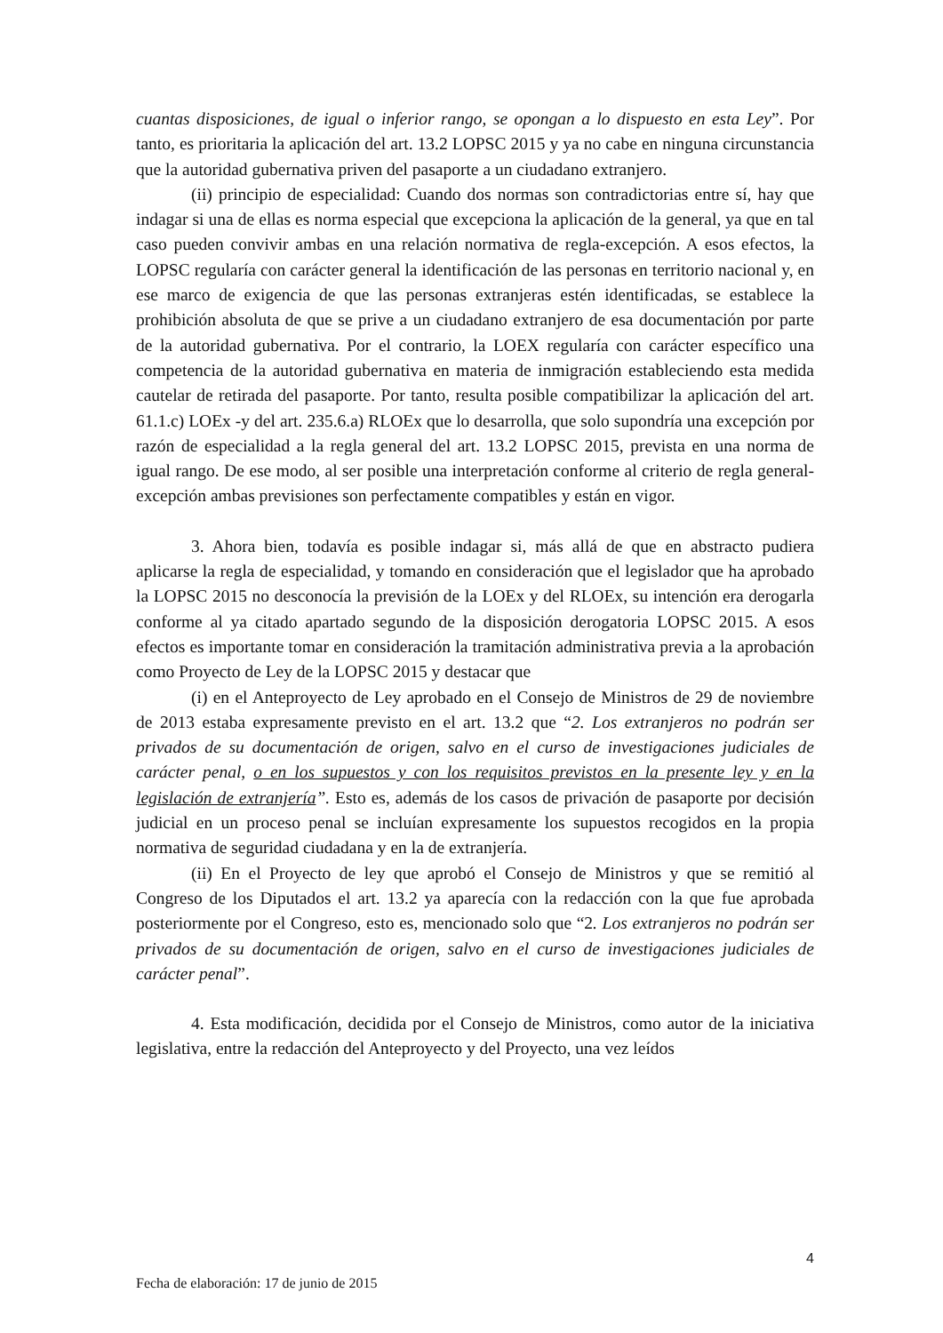cuantas disposiciones, de igual o inferior rango, se opongan a lo dispuesto en esta Ley”. Por tanto, es prioritaria la aplicación del art. 13.2 LOPSC 2015 y ya no cabe en ninguna circunstancia que la autoridad gubernativa priven del pasaporte a un ciudadano extranjero.
(ii) principio de especialidad: Cuando dos normas son contradictorias entre sí, hay que indagar si una de ellas es norma especial que excepciona la aplicación de la general, ya que en tal caso pueden convivir ambas en una relación normativa de regla-excepción. A esos efectos, la LOPSC regularía con carácter general la identificación de las personas en territorio nacional y, en ese marco de exigencia de que las personas extranjeras estén identificadas, se establece la prohibición absoluta de que se prive a un ciudadano extranjero de esa documentación por parte de la autoridad gubernativa. Por el contrario, la LOEX regularía con carácter específico una competencia de la autoridad gubernativa en materia de inmigración estableciendo esta medida cautelar de retirada del pasaporte. Por tanto, resulta posible compatibilizar la aplicación del art. 61.1.c) LOEx -y del art. 235.6.a) RLOEx que lo desarrolla, que solo supondría una excepción por razón de especialidad a la regla general del art. 13.2 LOPSC 2015, prevista en una norma de igual rango. De ese modo, al ser posible una interpretación conforme al criterio de regla general-excepción ambas previsiones son perfectamente compatibles y están en vigor.
3. Ahora bien, todavía es posible indagar si, más allá de que en abstracto pudiera aplicarse la regla de especialidad, y tomando en consideración que el legislador que ha aprobado la LOPSC 2015 no desconocía la previsión de la LOEx y del RLOEx, su intención era derogarla conforme al ya citado apartado segundo de la disposición derogatoria LOPSC 2015. A esos efectos es importante tomar en consideración la tramitación administrativa previa a la aprobación como Proyecto de Ley de la LOPSC 2015 y destacar que
(i) en el Anteproyecto de Ley aprobado en el Consejo de Ministros de 29 de noviembre de 2013 estaba expresamente previsto en el art. 13.2 que “2. Los extranjeros no podrán ser privados de su documentación de origen, salvo en el curso de investigaciones judiciales de carácter penal, o en los supuestos y con los requisitos previstos en la presente ley y en la legislación de extranjería”. Esto es, además de los casos de privación de pasaporte por decisión judicial en un proceso penal se incluían expresamente los supuestos recogidos en la propia normativa de seguridad ciudadana y en la de extranjería.
(ii) En el Proyecto de ley que aprobó el Consejo de Ministros y que se remitió al Congreso de los Diputados el art. 13.2 ya aparecía con la redacción con la que fue aprobada posteriormente por el Congreso, esto es, mencionado solo que “2. Los extranjeros no podrán ser privados de su documentación de origen, salvo en el curso de investigaciones judiciales de carácter penal”.
4. Esta modificación, decidida por el Consejo de Ministros, como autor de la iniciativa legislativa, entre la redacción del Anteproyecto y del Proyecto, una vez leídos
4
Fecha de elaboración: 17 de junio de 2015